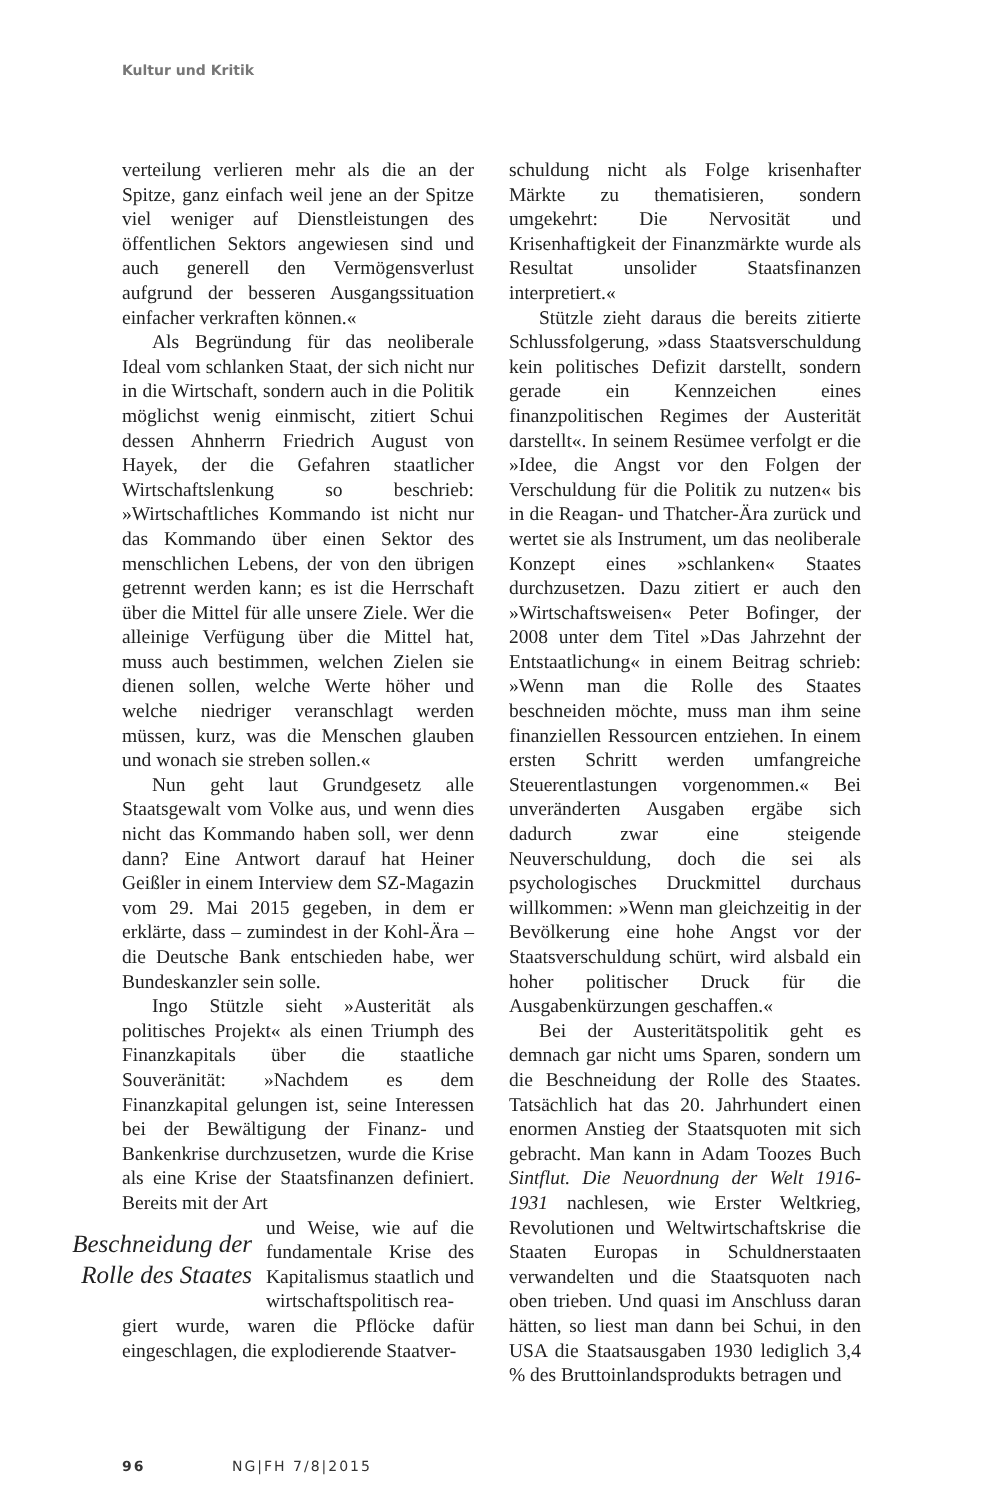Kultur und Kritik
verteilung verlieren mehr als die an der Spitze, ganz einfach weil jene an der Spitze viel weniger auf Dienstleistungen des öffentlichen Sektors angewiesen sind und auch generell den Vermögensverlust aufgrund der besseren Ausgangssituation einfacher verkraften können.«
Als Begründung für das neoliberale Ideal vom schlanken Staat, der sich nicht nur in die Wirtschaft, sondern auch in die Politik möglichst wenig einmischt, zitiert Schui dessen Ahnherrn Friedrich August von Hayek, der die Gefahren staatlicher Wirtschaftslenkung so beschrieb: »Wirtschaftliches Kommando ist nicht nur das Kommando über einen Sektor des menschlichen Lebens, der von den übrigen getrennt werden kann; es ist die Herrschaft über die Mittel für alle unsere Ziele. Wer die alleinige Verfügung über die Mittel hat, muss auch bestimmen, welchen Zielen sie dienen sollen, welche Werte höher und welche niedriger veranschlagt werden müssen, kurz, was die Menschen glauben und wonach sie streben sollen.«
Nun geht laut Grundgesetz alle Staatsgewalt vom Volke aus, und wenn dies nicht das Kommando haben soll, wer denn dann? Eine Antwort darauf hat Heiner Geißler in einem Interview dem SZ-Magazin vom 29. Mai 2015 gegeben, in dem er erklärte, dass – zumindest in der Kohl-Ära – die Deutsche Bank entschieden habe, wer Bundeskanzler sein solle.
Ingo Stützle sieht »Austerität als politisches Projekt« als einen Triumph des Finanzkapitals über die staatliche Souveränität: »Nachdem es dem Finanzkapital gelungen ist, seine Interessen bei der Bewältigung der Finanz- und Bankenkrise durchzusetzen, wurde die Krise als eine Krise der Staatsfinanzen definiert. Bereits mit der Art
Beschneidung der Rolle des Staates
und Weise, wie auf die fundamentale Krise des Kapitalismus staatlich und wirtschaftspolitisch rea-
giert wurde, waren die Pflöcke dafür eingeschlagen, die explodierende Staatver-
schuldung nicht als Folge krisenhafter Märkte zu thematisieren, sondern umgekehrt: Die Nervosität und Krisenhaftigkeit der Finanzmärkte wurde als Resultat unsolider Staatsfinanzen interpretiert.«
Stützle zieht daraus die bereits zitierte Schlussfolgerung, »dass Staatsverschuldung kein politisches Defizit darstellt, sondern gerade ein Kennzeichen eines finanzpolitischen Regimes der Austerität darstellt«. In seinem Resümee verfolgt er die »Idee, die Angst vor den Folgen der Verschuldung für die Politik zu nutzen« bis in die Reagan- und Thatcher-Ära zurück und wertet sie als Instrument, um das neoliberale Konzept eines »schlanken« Staates durchzusetzen. Dazu zitiert er auch den »Wirtschaftsweisen« Peter Bofinger, der 2008 unter dem Titel »Das Jahrzehnt der Entstaatlichung« in einem Beitrag schrieb: »Wenn man die Rolle des Staates beschneiden möchte, muss man ihm seine finanziellen Ressourcen entziehen. In einem ersten Schritt werden umfangreiche Steuerentlastungen vorgenommen.« Bei unveränderten Ausgaben ergäbe sich dadurch zwar eine steigende Neuverschuldung, doch die sei als psychologisches Druckmittel durchaus willkommen: »Wenn man gleichzeitig in der Bevölkerung eine hohe Angst vor der Staatsverschuldung schürt, wird alsbald ein hoher politischer Druck für die Ausgabenkürzungen geschaffen.«
Bei der Austeritätspolitik geht es demnach gar nicht ums Sparen, sondern um die Beschneidung der Rolle des Staates. Tatsächlich hat das 20. Jahrhundert einen enormen Anstieg der Staatsquoten mit sich gebracht. Man kann in Adam Toozes Buch Sintflut. Die Neuordnung der Welt 1916-1931 nachlesen, wie Erster Weltkrieg, Revolutionen und Weltwirtschaftskrise die Staaten Europas in Schuldnerstaaten verwandelten und die Staatsquoten nach oben trieben. Und quasi im Anschluss daran hätten, so liest man dann bei Schui, in den USA die Staatsausgaben 1930 lediglich 3,4 % des Bruttoinlandsprodukts betragen und
96 NG|FH 7/8|2015